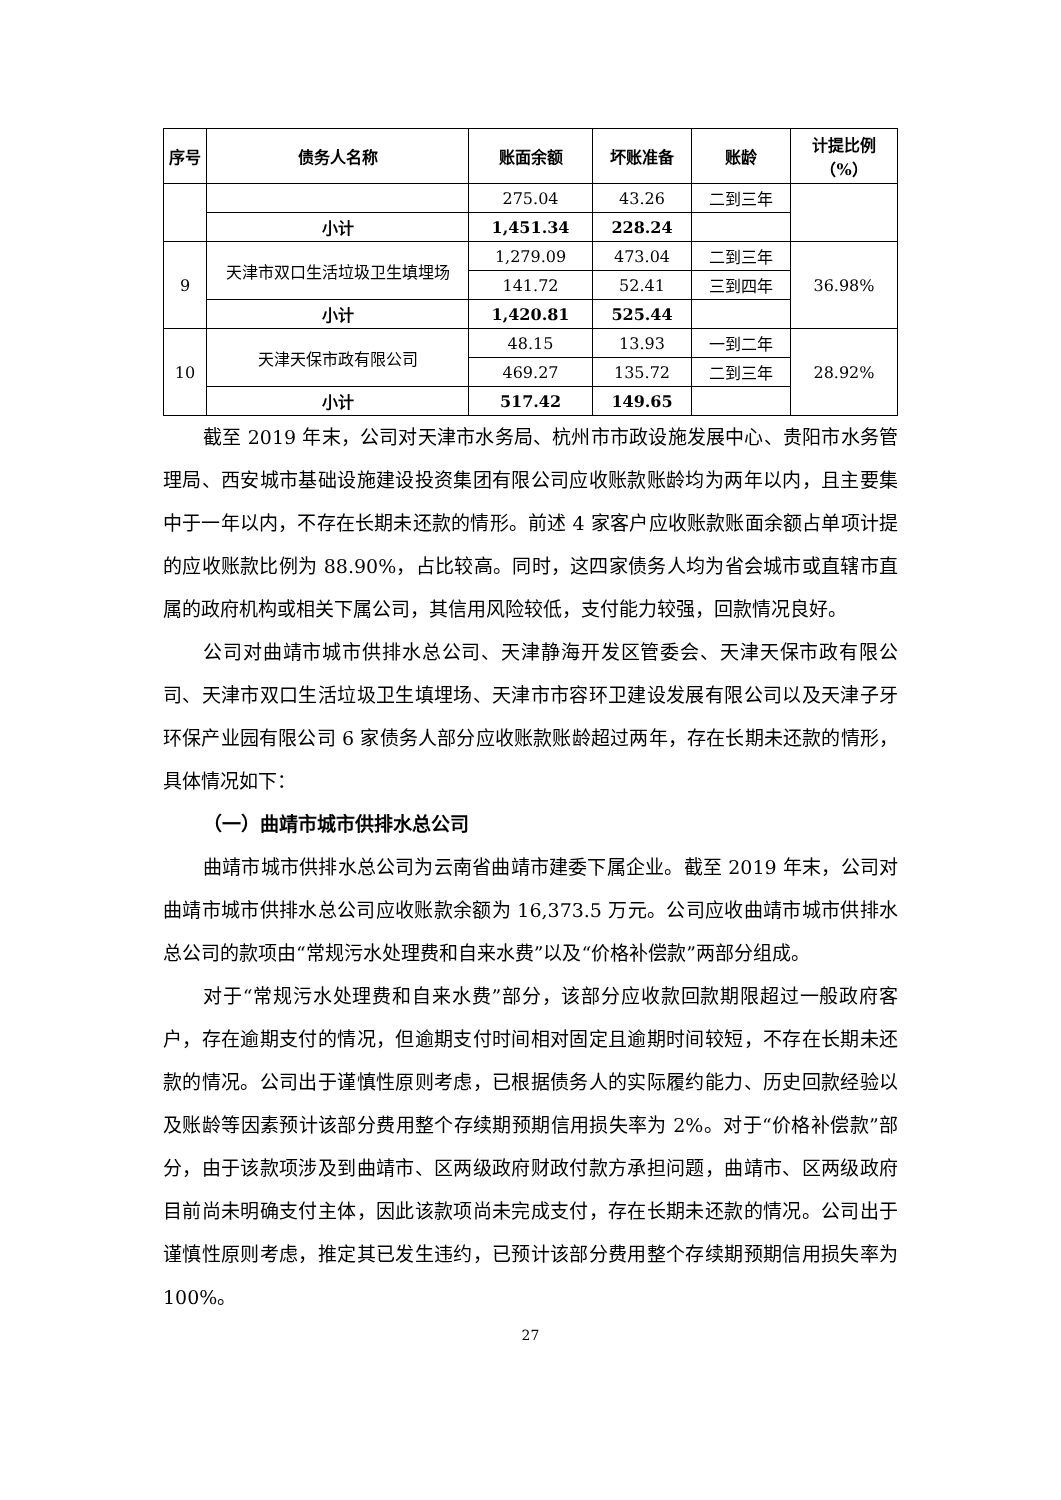| 序号 | 债务人名称 | 账面余额 | 坏账准备 | 账龄 | 计提比例（%） |
| --- | --- | --- | --- | --- | --- |
| | | 275.04 | 43.26 | 二到三年 | |
| | 小计 | 1,451.34 | 228.24 | | |
| 9 | 天津市双口生活垃圾卫生填埋场 | 1,279.09 | 473.04 | 二到三年 | 36.98% |
| | | 141.72 | 52.41 | 三到四年 | |
| | 小计 | 1,420.81 | 525.44 | | |
| 10 | 天津天保市政有限公司 | 48.15 | 13.93 | 一到二年 | 28.92% |
| | | 469.27 | 135.72 | 二到三年 | |
| | 小计 | 517.42 | 149.65 | | |
截至 2019 年末，公司对天津市水务局、杭州市市政设施发展中心、贵阳市水务管理局、西安城市基础设施建设投资集团有限公司应收账款账龄均为两年以内，且主要集中于一年以内，不存在长期未还款的情形。前述 4 家客户应收账款账面余额占单项计提的应收账款比例为 88.90%，占比较高。同时，这四家债务人均为省会城市或直辖市直属的政府机构或相关下属公司，其信用风险较低，支付能力较强，回款情况良好。
公司对曲靖市城市供排水总公司、天津静海开发区管委会、天津天保市政有限公司、天津市双口生活垃圾卫生填埋场、天津市市容环卫建设发展有限公司以及天津子牙环保产业园有限公司 6 家债务人部分应收账款账龄超过两年，存在长期未还款的情形，具体情况如下：
（一）曲靖市城市供排水总公司
曲靖市城市供排水总公司为云南省曲靖市建委下属企业。截至 2019 年末，公司对曲靖市城市供排水总公司应收账款余额为 16,373.5 万元。公司应收曲靖市城市供排水总公司的款项由“常规污水处理费和自来水费”以及“价格补偿款”两部分组成。
对于“常规污水处理费和自来水费”部分，该部分应收款回款期限超过一般政府客户，存在逾期支付的情况，但逾期支付时间相对固定且逾期时间较短，不存在长期未还款的情况。公司出于谨慎性原则考虑，已根据债务人的实际履约能力、历史回款经验以及账龄等因素预计该部分费用整个存续期预期信用损失率为 2%。对于“价格补偿款”部分，由于该款项涉及到曲靖市、区两级政府财政付款方承担问题，曲靖市、区两级政府目前尚未明确支付主体，因此该款项尚未完成支付，存在长期未还款的情况。公司出于谨慎性原则考虑，推定其已发生违约，已预计该部分费用整个存续期预期信用损失率为 100%。
27